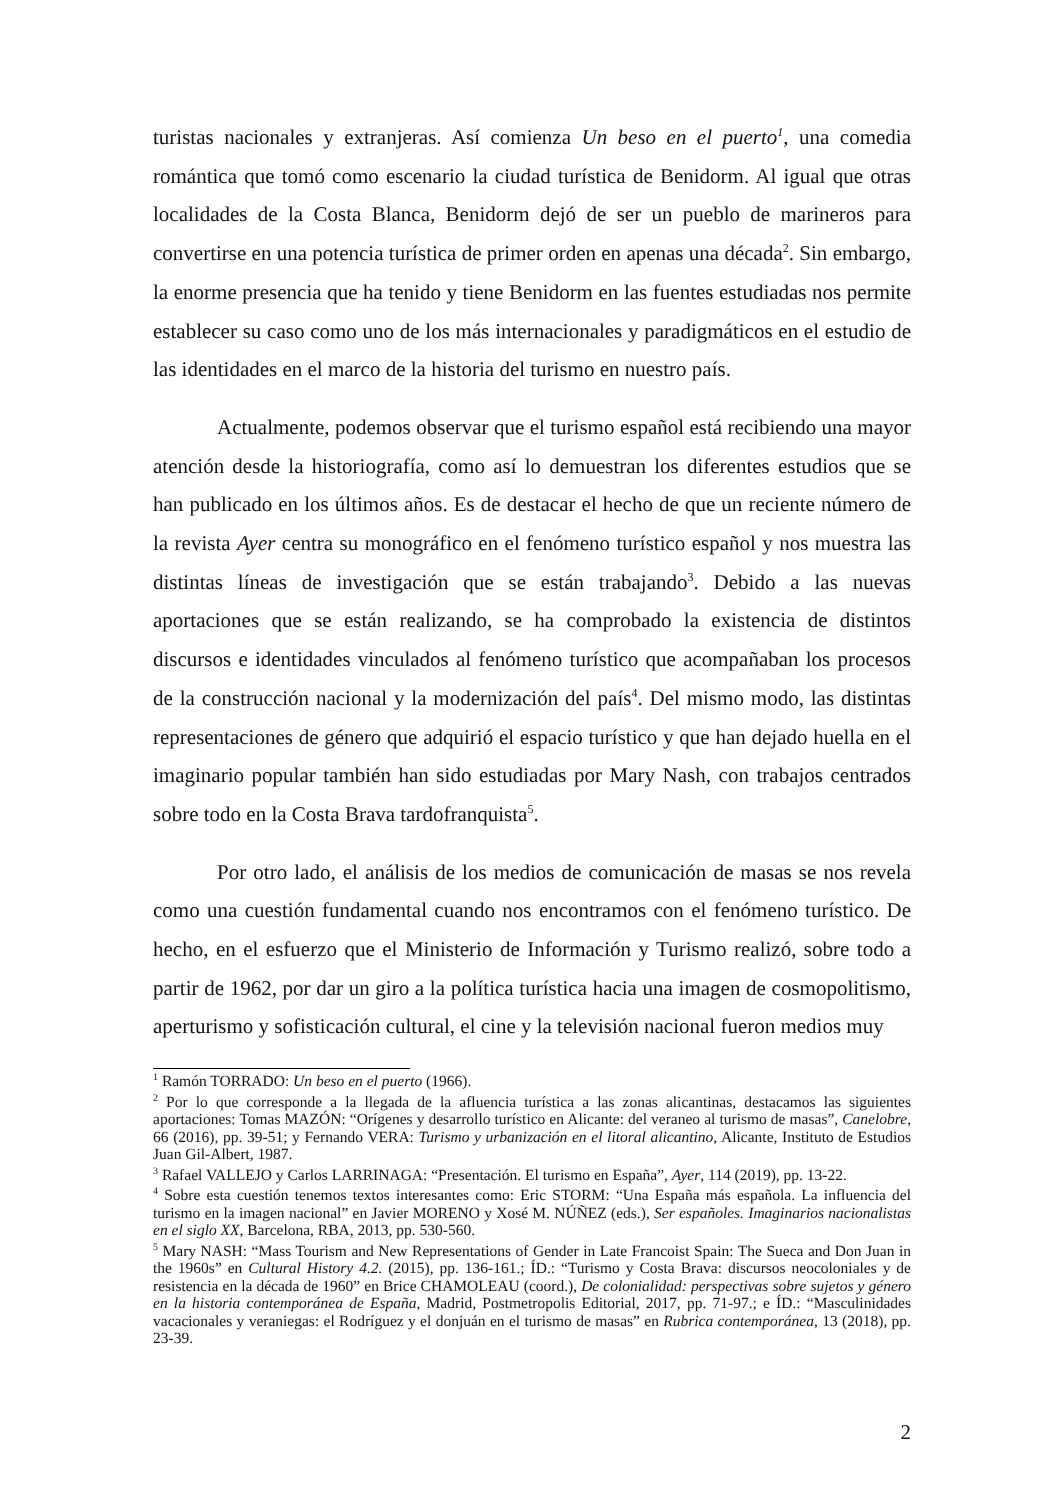turistas nacionales y extranjeras. Así comienza Un beso en el puerto<sup>1</sup>, una comedia romántica que tomó como escenario la ciudad turística de Benidorm. Al igual que otras localidades de la Costa Blanca, Benidorm dejó de ser un pueblo de marineros para convertirse en una potencia turística de primer orden en apenas una década<sup>2</sup>. Sin embargo, la enorme presencia que ha tenido y tiene Benidorm en las fuentes estudiadas nos permite establecer su caso como uno de los más internacionales y paradigmáticos en el estudio de las identidades en el marco de la historia del turismo en nuestro país.
Actualmente, podemos observar que el turismo español está recibiendo una mayor atención desde la historiografía, como así lo demuestran los diferentes estudios que se han publicado en los últimos años. Es de destacar el hecho de que un reciente número de la revista Ayer centra su monográfico en el fenómeno turístico español y nos muestra las distintas líneas de investigación que se están trabajando<sup>3</sup>. Debido a las nuevas aportaciones que se están realizando, se ha comprobado la existencia de distintos discursos e identidades vinculados al fenómeno turístico que acompañaban los procesos de la construcción nacional y la modernización del país<sup>4</sup>. Del mismo modo, las distintas representaciones de género que adquirió el espacio turístico y que han dejado huella en el imaginario popular también han sido estudiadas por Mary Nash, con trabajos centrados sobre todo en la Costa Brava tardofranquista<sup>5</sup>.
Por otro lado, el análisis de los medios de comunicación de masas se nos revela como una cuestión fundamental cuando nos encontramos con el fenómeno turístico. De hecho, en el esfuerzo que el Ministerio de Información y Turismo realizó, sobre todo a partir de 1962, por dar un giro a la política turística hacia una imagen de cosmopolitismo, aperturismo y sofisticación cultural, el cine y la televisión nacional fueron medios muy
<sup>1</sup> Ramón TORRADO: Un beso en el puerto (1966).
<sup>2</sup> Por lo que corresponde a la llegada de la afluencia turística a las zonas alicantinas, destacamos las siguientes aportaciones: Tomas MAZÓN: “Orígenes y desarrollo turístico en Alicante: del veraneo al turismo de masas”, Canelobre, 66 (2016), pp. 39-51; y Fernando VERA: Turismo y urbanización en el litoral alicantino, Alicante, Instituto de Estudios Juan Gil-Albert, 1987.
<sup>3</sup> Rafael VALLEJO y Carlos LARRINAGA: “Presentación. El turismo en España”, Ayer, 114 (2019), pp. 13-22.
<sup>4</sup> Sobre esta cuestión tenemos textos interesantes como: Eric STORM: “Una España más española. La influencia del turismo en la imagen nacional” en Javier MORENO y Xosé M. NÚÑEZ (eds.), Ser españoles. Imaginarios nacionalistas en el siglo XX, Barcelona, RBA, 2013, pp. 530-560.
<sup>5</sup> Mary NASH: “Mass Tourism and New Representations of Gender in Late Francoist Spain: The Sueca and Don Juan in the 1960s” en Cultural History 4.2. (2015), pp. 136-161.; ÍD.: “Turismo y Costa Brava: discursos neocoloniales y de resistencia en la década de 1960” en Brice CHAMOLEAU (coord.), De colonialidad: perspectivas sobre sujetos y género en la historia contemporánea de España, Madrid, Postmetropolis Editorial, 2017, pp. 71-97.; e ÍD.: “Masculinidades vacacionales y veraniegas: el Rodríguez y el donjuán en el turismo de masas” en Rubrica contemporánea, 13 (2018), pp. 23-39.
2